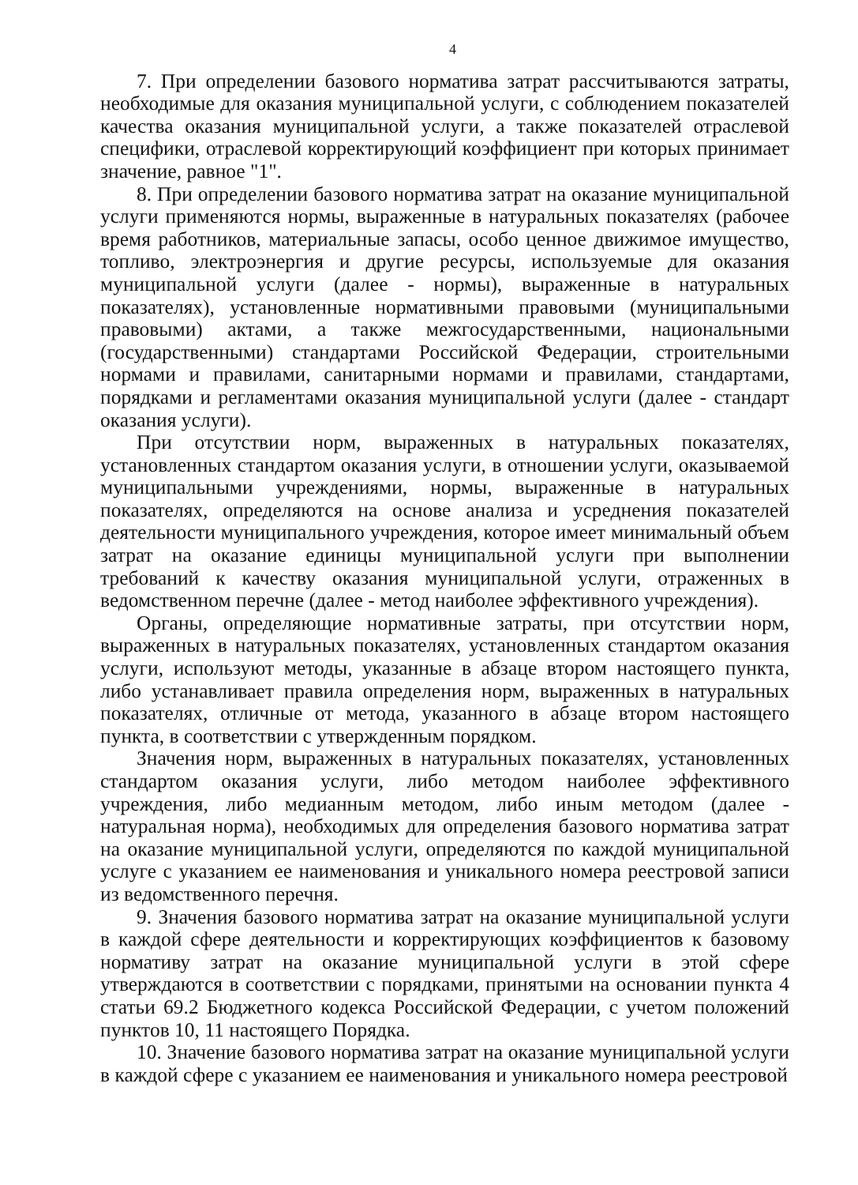4
7. При определении базового норматива затрат рассчитываются затраты, необходимые для оказания муниципальной услуги, с соблюдением показателей качества оказания муниципальной услуги, а также показателей отраслевой специфики, отраслевой корректирующий коэффициент при которых принимает значение, равное "1".
8. При определении базового норматива затрат на оказание муниципальной услуги применяются нормы, выраженные в натуральных показателях (рабочее время работников, материальные запасы, особо ценное движимое имущество, топливо, электроэнергия и другие ресурсы, используемые для оказания муниципальной услуги (далее - нормы), выраженные в натуральных показателях), установленные нормативными правовыми (муниципальными правовыми) актами, а также межгосударственными, национальными (государственными) стандартами Российской Федерации, строительными нормами и правилами, санитарными нормами и правилами, стандартами, порядками и регламентами оказания муниципальной услуги (далее - стандарт оказания услуги).
При отсутствии норм, выраженных в натуральных показателях, установленных стандартом оказания услуги, в отношении услуги, оказываемой муниципальными учреждениями, нормы, выраженные в натуральных показателях, определяются на основе анализа и усреднения показателей деятельности муниципального учреждения, которое имеет минимальный объем затрат на оказание единицы муниципальной услуги при выполнении требований к качеству оказания муниципальной услуги, отраженных в ведомственном перечне (далее - метод наиболее эффективного учреждения).
Органы, определяющие нормативные затраты, при отсутствии норм, выраженных в натуральных показателях, установленных стандартом оказания услуги, используют методы, указанные в абзаце втором настоящего пункта, либо устанавливает правила определения норм, выраженных в натуральных показателях, отличные от метода, указанного в абзаце втором настоящего пункта, в соответствии с утвержденным порядком.
Значения норм, выраженных в натуральных показателях, установленных стандартом оказания услуги, либо методом наиболее эффективного учреждения, либо медианным методом, либо иным методом (далее - натуральная норма), необходимых для определения базового норматива затрат на оказание муниципальной услуги, определяются по каждой муниципальной услуге с указанием ее наименования и уникального номера реестровой записи из ведомственного перечня.
9. Значения базового норматива затрат на оказание муниципальной услуги в каждой сфере деятельности и корректирующих коэффициентов к базовому нормативу затрат на оказание муниципальной услуги в этой сфере утверждаются в соответствии с порядками, принятыми на основании пункта 4 статьи 69.2 Бюджетного кодекса Российской Федерации, с учетом положений пунктов 10, 11 настоящего Порядка.
10. Значение базового норматива затрат на оказание муниципальной услуги в каждой сфере с указанием ее наименования и уникального номера реестровой